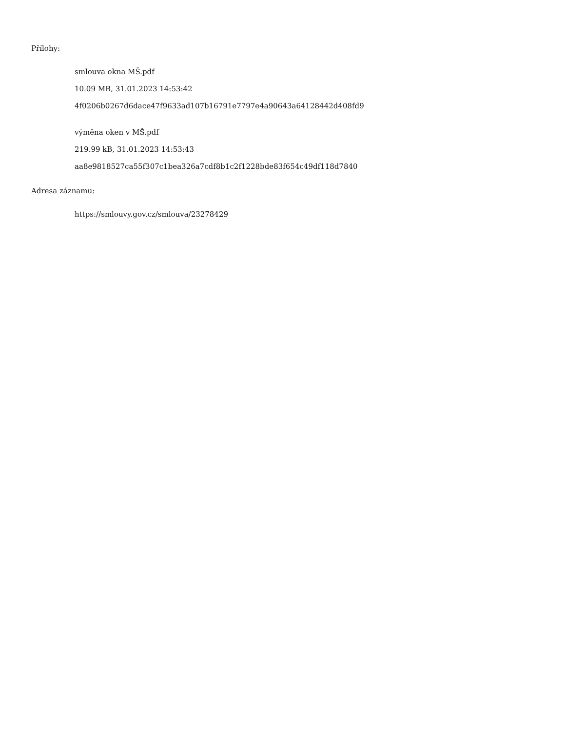Přílohy:
smlouva okna MŠ.pdf
10.09 MB, 31.01.2023 14:53:42
4f0206b0267d6dace47f9633ad107b16791e7797e4a90643a64128442d408fd9
výměna oken v MŠ.pdf
219.99 kB, 31.01.2023 14:53:43
aa8e9818527ca55f307c1bea326a7cdf8b1c2f1228bde83f654c49df118d7840
Adresa záznamu:
https://smlouvy.gov.cz/smlouva/23278429